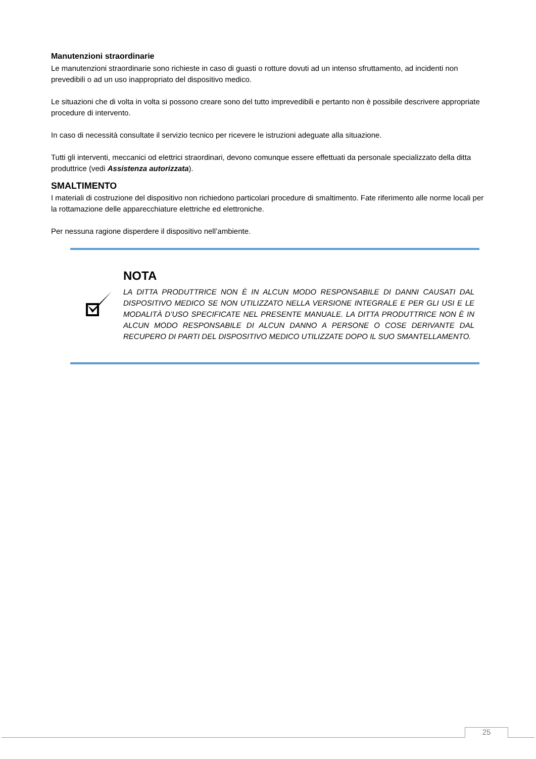Manutenzioni straordinarie
Le manutenzioni straordinarie sono richieste in caso di guasti o rotture dovuti ad un intenso sfruttamento, ad incidenti non prevedibili o ad un uso inappropriato del dispositivo medico.
Le situazioni che di volta in volta si possono creare sono del tutto imprevedibili e pertanto non è possibile descrivere appropriate procedure di intervento.
In caso di necessità consultate il servizio tecnico per ricevere le istruzioni adeguate alla situazione.
Tutti gli interventi, meccanici od elettrici straordinari, devono comunque essere effettuati da personale specializzato della ditta produttrice (vedi Assistenza autorizzata).
SMALTIMENTO
I materiali di costruzione del dispositivo non richiedono particolari procedure di smaltimento. Fate riferimento alle norme locali per la rottamazione delle apparecchiature elettriche ed elettroniche.
Per nessuna ragione disperdere il dispositivo nell’ambiente.
NOTA
LA DITTA PRODUTTRICE NON È IN ALCUN MODO RESPONSABILE DI DANNI CAUSATI DAL DISPOSITIVO MEDICO SE NON UTILIZZATO NELLA VERSIONE INTEGRALE E PER GLI USI E LE MODALITÀ D’USO SPECIFICATE NEL PRESENTE MANUALE. LA DITTA PRODUTTRICE NON È IN ALCUN MODO RESPONSABILE DI ALCUN DANNO A PERSONE O COSE DERIVANTE DAL RECUPERO DI PARTI DEL DISPOSITIVO MEDICO UTILIZZATE DOPO IL SUO SMANTELLAMENTO.
25